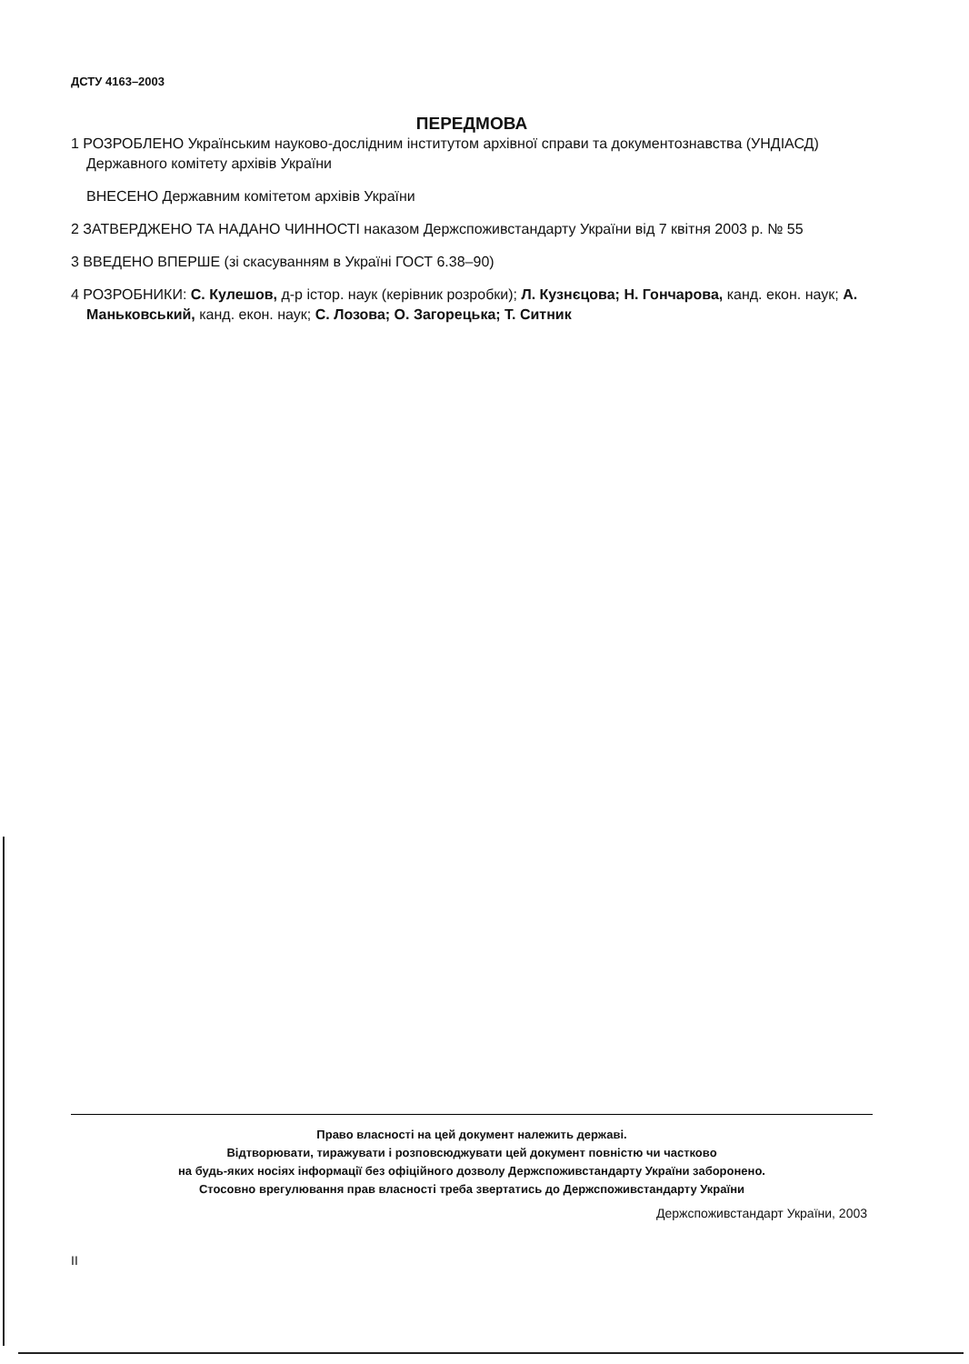ДСТУ 4163–2003
ПЕРЕДМОВА
1 РОЗРОБЛЕНО Українським науково-дослідним інститутом архівної справи та документознавства (УНДІАСД) Державного комітету архівів України
ВНЕСЕНО Державним комітетом архівів України
2 ЗАТВЕРДЖЕНО ТА НАДАНО ЧИННОСТІ наказом Держспоживстандарту України від 7 квітня 2003 р. № 55
3 ВВЕДЕНО ВПЕРШЕ (зі скасуванням в Україні ГОСТ 6.38–90)
4 РОЗРОБНИКИ: С. Кулешов, д-р істор. наук (керівник розробки); Л. Кузнєцова; Н. Гончарова, канд. екон. наук; А. Маньковський, канд. екон. наук; С. Лозова; О. Загорецька; Т. Ситник
Право власності на цей документ належить державі.
Відтворювати, тиражувати і розповсюджувати цей документ повністю чи частково
на будь-яких носіях інформації без офіційного дозволу Держспоживстандарту України заборонено.
Стосовно врегулювання прав власності треба звертатись до Держспоживстандарту України
Держспоживстандарт України, 2003
II